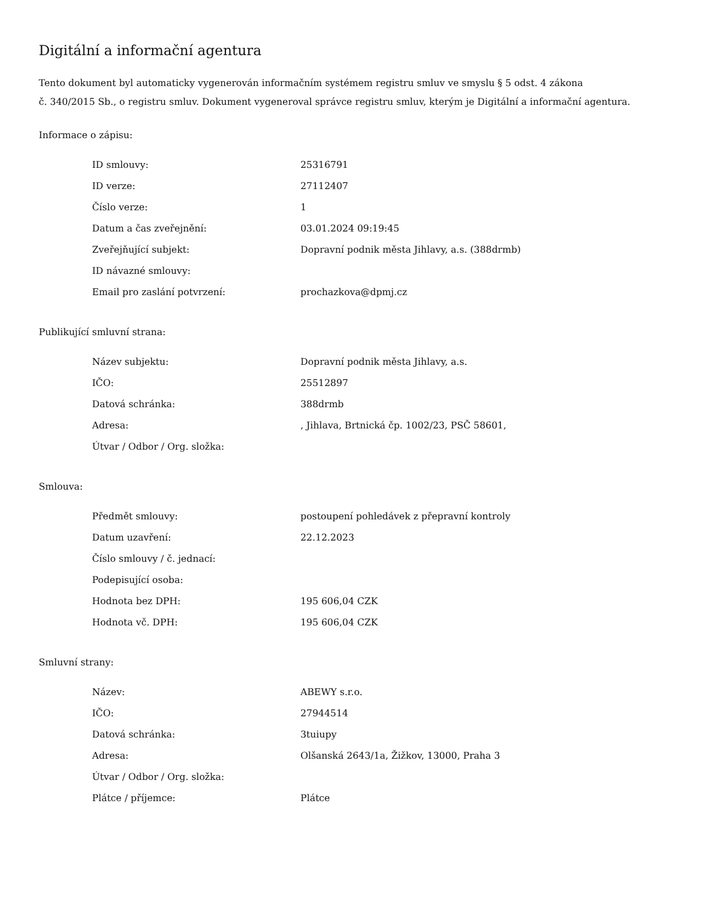Digitální a informační agentura
Tento dokument byl automaticky vygenerován informačním systémem registru smluv ve smyslu § 5 odst. 4 zákona
č. 340/2015 Sb., o registru smluv. Dokument vygeneroval správce registru smluv, kterým je Digitální a informační agentura.
Informace o zápisu:
| ID smlouvy: | 25316791 |
| ID verze: | 27112407 |
| Číslo verze: | 1 |
| Datum a čas zveřejnění: | 03.01.2024 09:19:45 |
| Zveřejňující subjekt: | Dopravní podnik města Jihlavy, a.s. (388drmb) |
| ID návazné smlouvy: | |
| Email pro zaslání potvrzení: | prochazkova@dpmj.cz |
Publikující smluvní strana:
| Název subjektu: | Dopravní podnik města Jihlavy, a.s. |
| IČO: | 25512897 |
| Datová schránka: | 388drmb |
| Adresa: | , Jihlava, Brtnická čp. 1002/23, PSČ 58601, |
| Útvar / Odbor / Org. složka: | |
Smlouva:
| Předmět smlouvy: | postoupení pohledávek z přepravní kontroly |
| Datum uzavření: | 22.12.2023 |
| Číslo smlouvy / č. jednací: | |
| Podepisující osoba: | |
| Hodnota bez DPH: | 195 606,04 CZK |
| Hodnota vč. DPH: | 195 606,04 CZK |
Smluvní strany:
| Název: | ABEWY s.r.o. |
| IČO: | 27944514 |
| Datová schránka: | 3tuiupy |
| Adresa: | Olšanská 2643/1a, Žižkov, 13000, Praha 3 |
| Útvar / Odbor / Org. složka: | |
| Plátce / příjemce: | Plátce |